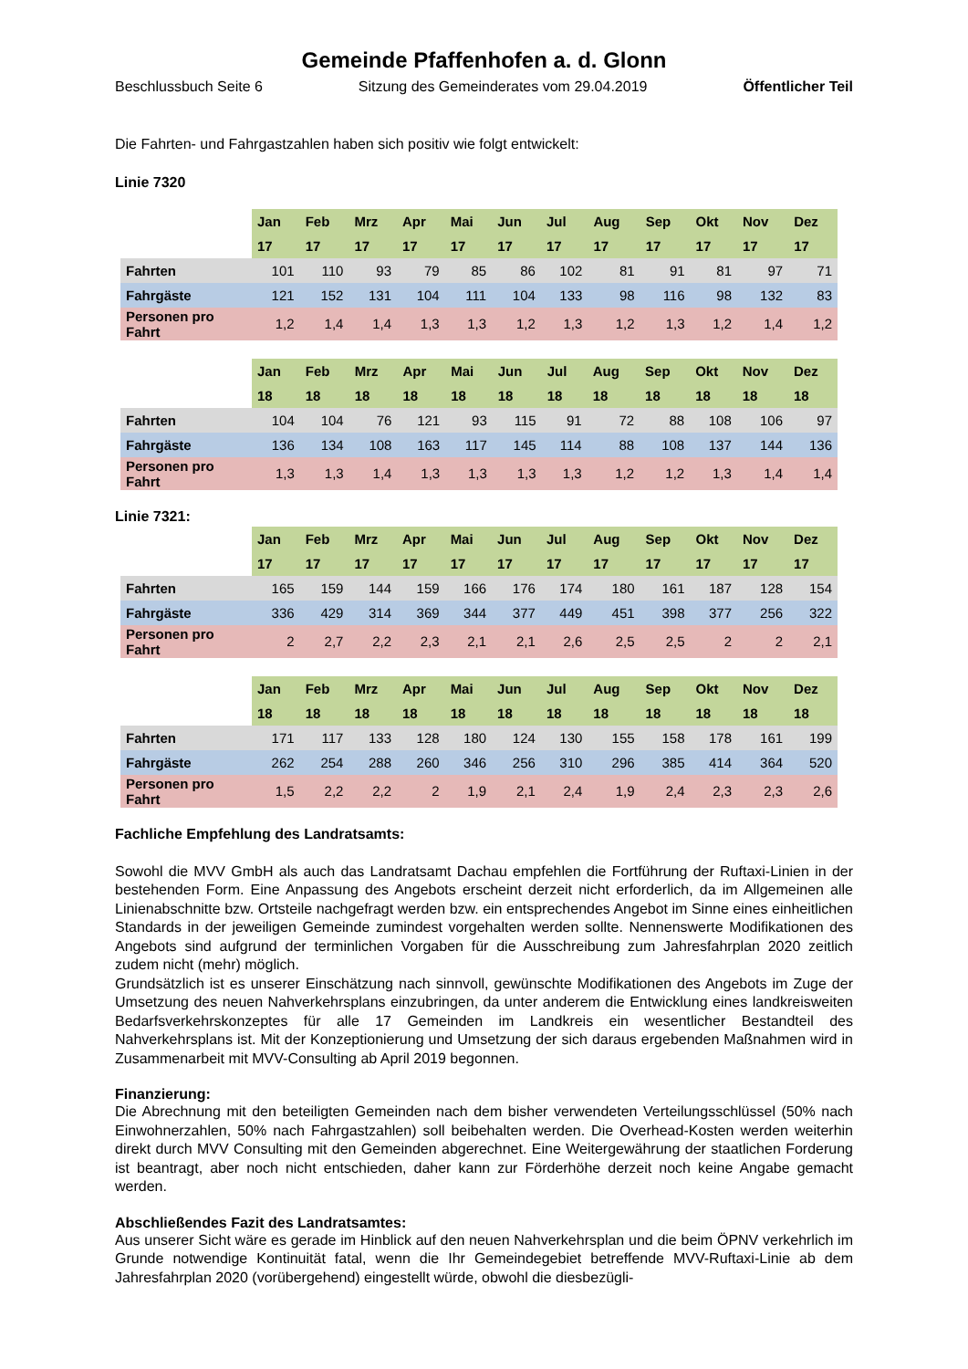Gemeinde Pfaffenhofen a. d. Glonn
Beschlussbuch Seite 6 Sitzung des Gemeinderates vom 29.04.2019 Öffentlicher Teil
Die Fahrten- und Fahrgastzahlen haben sich positiv wie folgt entwickelt:
Linie 7320
| | Jan | Feb | Mrz | Apr | Mai | Jun | Jul | Aug | Sep | Okt | Nov | Dez |
| --- | --- | --- | --- | --- | --- | --- | --- | --- | --- | --- | --- | --- |
| | 17 | 17 | 17 | 17 | 17 | 17 | 17 | 17 | 17 | 17 | 17 | 17 |
| Fahrten | 101 | 110 | 93 | 79 | 85 | 86 | 102 | 81 | 91 | 81 | 97 | 71 |
| Fahrgäste | 121 | 152 | 131 | 104 | 111 | 104 | 133 | 98 | 116 | 98 | 132 | 83 |
| Personen pro Fahrt | 1,2 | 1,4 | 1,4 | 1,3 | 1,3 | 1,2 | 1,3 | 1,2 | 1,3 | 1,2 | 1,4 | 1,2 |
| | Jan | Feb | Mrz | Apr | Mai | Jun | Jul | Aug | Sep | Okt | Nov | Dez |
| --- | --- | --- | --- | --- | --- | --- | --- | --- | --- | --- | --- | --- |
| | 18 | 18 | 18 | 18 | 18 | 18 | 18 | 18 | 18 | 18 | 18 | 18 |
| Fahrten | 104 | 104 | 76 | 121 | 93 | 115 | 91 | 72 | 88 | 108 | 106 | 97 |
| Fahrgäste | 136 | 134 | 108 | 163 | 117 | 145 | 114 | 88 | 108 | 137 | 144 | 136 |
| Personen pro Fahrt | 1,3 | 1,3 | 1,4 | 1,3 | 1,3 | 1,3 | 1,3 | 1,2 | 1,2 | 1,3 | 1,4 | 1,4 |
Linie 7321:
| | Jan | Feb | Mrz | Apr | Mai | Jun | Jul | Aug | Sep | Okt | Nov | Dez |
| --- | --- | --- | --- | --- | --- | --- | --- | --- | --- | --- | --- | --- |
| | 17 | 17 | 17 | 17 | 17 | 17 | 17 | 17 | 17 | 17 | 17 | 17 |
| Fahrten | 165 | 159 | 144 | 159 | 166 | 176 | 174 | 180 | 161 | 187 | 128 | 154 |
| Fahrgäste | 336 | 429 | 314 | 369 | 344 | 377 | 449 | 451 | 398 | 377 | 256 | 322 |
| Personen pro Fahrt | 2 | 2,7 | 2,2 | 2,3 | 2,1 | 2,1 | 2,6 | 2,5 | 2,5 | 2 | 2 | 2,1 |
| | Jan | Feb | Mrz | Apr | Mai | Jun | Jul | Aug | Sep | Okt | Nov | Dez |
| --- | --- | --- | --- | --- | --- | --- | --- | --- | --- | --- | --- | --- |
| | 18 | 18 | 18 | 18 | 18 | 18 | 18 | 18 | 18 | 18 | 18 | 18 |
| Fahrten | 171 | 117 | 133 | 128 | 180 | 124 | 130 | 155 | 158 | 178 | 161 | 199 |
| Fahrgäste | 262 | 254 | 288 | 260 | 346 | 256 | 310 | 296 | 385 | 414 | 364 | 520 |
| Personen pro Fahrt | 1,5 | 2,2 | 2,2 | 2 | 1,9 | 2,1 | 2,4 | 1,9 | 2,4 | 2,3 | 2,3 | 2,6 |
Fachliche Empfehlung des Landratsamts:
Sowohl die MVV GmbH als auch das Landratsamt Dachau empfehlen die Fortführung der Ruftaxi-Linien in der bestehenden Form. Eine Anpassung des Angebots erscheint derzeit nicht erforderlich, da im Allgemeinen alle Linienabschnitte bzw. Ortsteile nachgefragt werden bzw. ein entsprechendes Angebot im Sinne eines einheitlichen Standards in der jeweiligen Gemeinde zumindest vorgehalten werden sollte. Nennenswerte Modifikationen des Angebots sind aufgrund der terminlichen Vorgaben für die Ausschreibung zum Jahresfahrplan 2020 zeitlich zudem nicht (mehr) möglich.
Grundsätzlich ist es unserer Einschätzung nach sinnvoll, gewünschte Modifikationen des Angebots im Zuge der Umsetzung des neuen Nahverkehrsplans einzubringen, da unter anderem die Entwicklung eines landkreisweiten Bedarfsverkehrskonzeptes für alle 17 Gemeinden im Landkreis ein wesentlicher Bestandteil des Nahverkehrsplans ist. Mit der Konzeptionierung und Umsetzung der sich daraus ergebenden Maßnahmen wird in Zusammenarbeit mit MVV-Consulting ab April 2019 begonnen.
Finanzierung:
Die Abrechnung mit den beteiligten Gemeinden nach dem bisher verwendeten Verteilungsschlüssel (50% nach Einwohnerzahlen, 50% nach Fahrgastzahlen) soll beibehalten werden. Die Overhead-Kosten werden weiterhin direkt durch MVV Consulting mit den Gemeinden abgerechnet. Eine Weitergewährung der staatlichen Forderung ist beantragt, aber noch nicht entschieden, daher kann zur Förderhöhe derzeit noch keine Angabe gemacht werden.
Abschließendes Fazit des Landratsamtes:
Aus unserer Sicht wäre es gerade im Hinblick auf den neuen Nahverkehrsplan und die beim ÖPNV verkehrlich im Grunde notwendige Kontinuität fatal, wenn die Ihr Gemeindegebiet betreffende MVV-Ruftaxi-Linie ab dem Jahresfahrplan 2020 (vorübergehend) eingestellt würde, obwohl die diesbezügli-